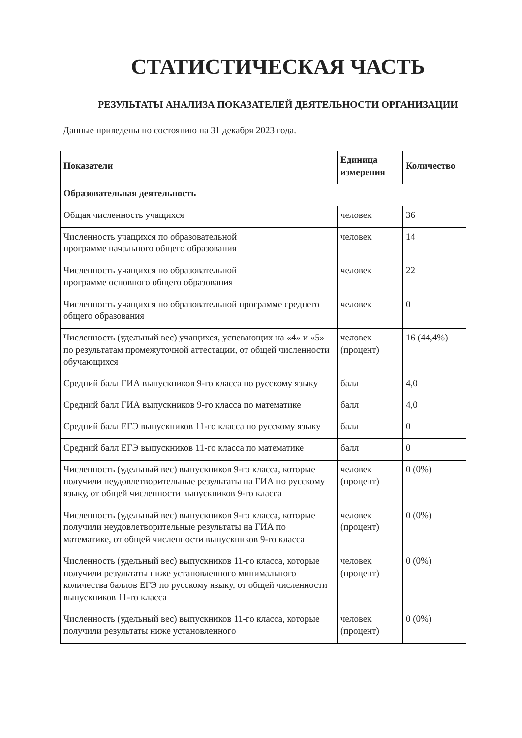СТАТИСТИЧЕСКАЯ ЧАСТЬ
РЕЗУЛЬТАТЫ АНАЛИЗА ПОКАЗАТЕЛЕЙ ДЕЯТЕЛЬНОСТИ ОРГАНИЗАЦИИ
Данные приведены по состоянию на 31 декабря 2023 года.
| Показатели | Единица измерения | Количество |
| --- | --- | --- |
| Образовательная деятельность | | |
| Общая численность учащихся | человек | 36 |
| Численность учащихся по образовательной программе начального общего образования | человек | 14 |
| Численность учащихся по образовательной программе основного общего образования | человек | 22 |
| Численность учащихся по образовательной программе среднего общего образования | человек | 0 |
| Численность (удельный вес) учащихся, успевающих на «4» и «5» по результатам промежуточной аттестации, от общей численности обучающихся | человек (процент) | 16 (44,4%) |
| Средний балл ГИА выпускников 9-го класса по русскому языку | балл | 4,0 |
| Средний балл ГИА выпускников 9-го класса по математике | балл | 4,0 |
| Средний балл ЕГЭ выпускников 11-го класса по русскому языку | балл | 0 |
| Средний балл ЕГЭ выпускников 11-го класса по математике | балл | 0 |
| Численность (удельный вес) выпускников 9-го класса, которые получили неудовлетворительные результаты на ГИА по русскому языку, от общей численности выпускников 9-го класса | человек (процент) | 0 (0%) |
| Численность (удельный вес) выпускников 9-го класса, которые получили неудовлетворительные результаты на ГИА по математике, от общей численности выпускников 9-го класса | человек (процент) | 0 (0%) |
| Численность (удельный вес) выпускников 11-го класса, которые получили результаты ниже установленного минимального количества баллов ЕГЭ по русскому языку, от общей численности выпускников 11-го класса | человек (процент) | 0 (0%) |
| Численность (удельный вес) выпускников 11-го класса, которые получили результаты ниже установленного | человек (процент) | 0 (0%) |